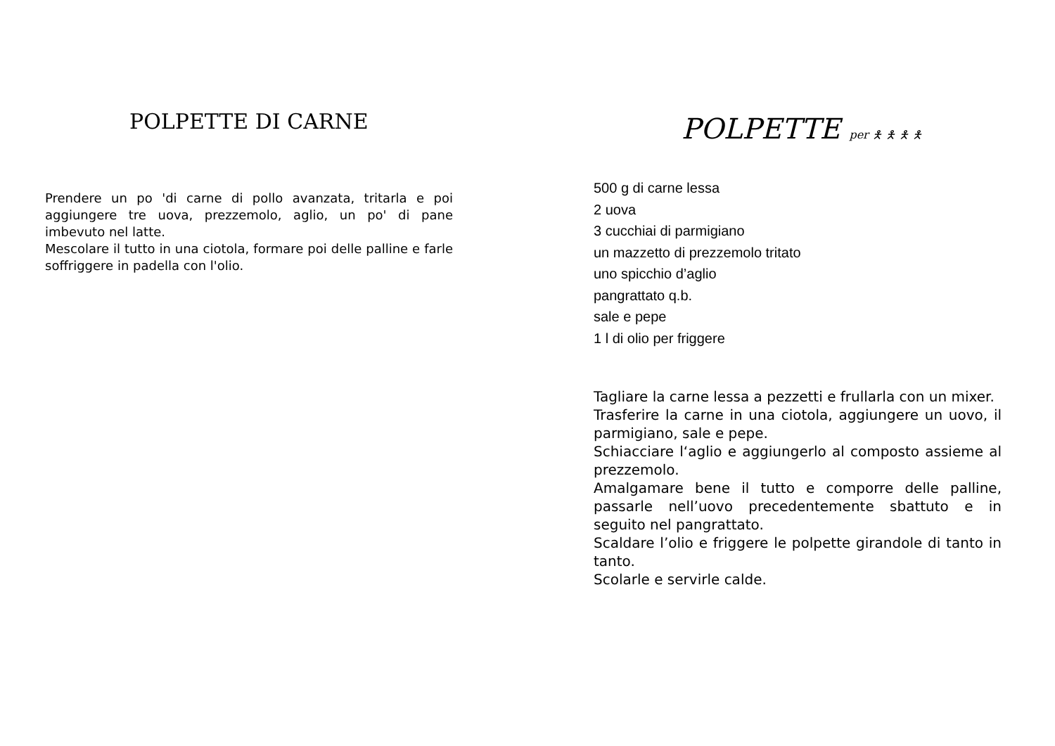POLPETTE DI CARNE
Prendere un po 'di carne di pollo avanzata, tritarla e poi aggiungere tre uova, prezzemolo, aglio, un po' di pane imbevuto nel latte.
Mescolare il tutto in una ciotola, formare poi delle palline e farle soffriggere in padella con l'olio.
POLPETTE per 🯅 🯅 🯅 🯅
500 g di carne lessa
2 uova
3 cucchiai di parmigiano
un mazzetto di prezzemolo tritato
uno spicchio d’aglio
pangrattato q.b.
sale e pepe
1 l di olio per friggere
Tagliare la carne lessa a pezzetti e frullarla con un mixer.
Trasferire la carne in una ciotola, aggiungere un uovo, il parmigiano, sale e pepe.
Schiacciare l‘aglio e aggiungerlo al composto assieme al prezzemolo.
Amalgamare bene il tutto e comporre delle palline, passarle nell’uovo precedentemente sbattuto e in seguito nel pangrattato.
Scaldare l’olio e friggere le polpette girandole di tanto in tanto.
Scolarle e servirle calde.